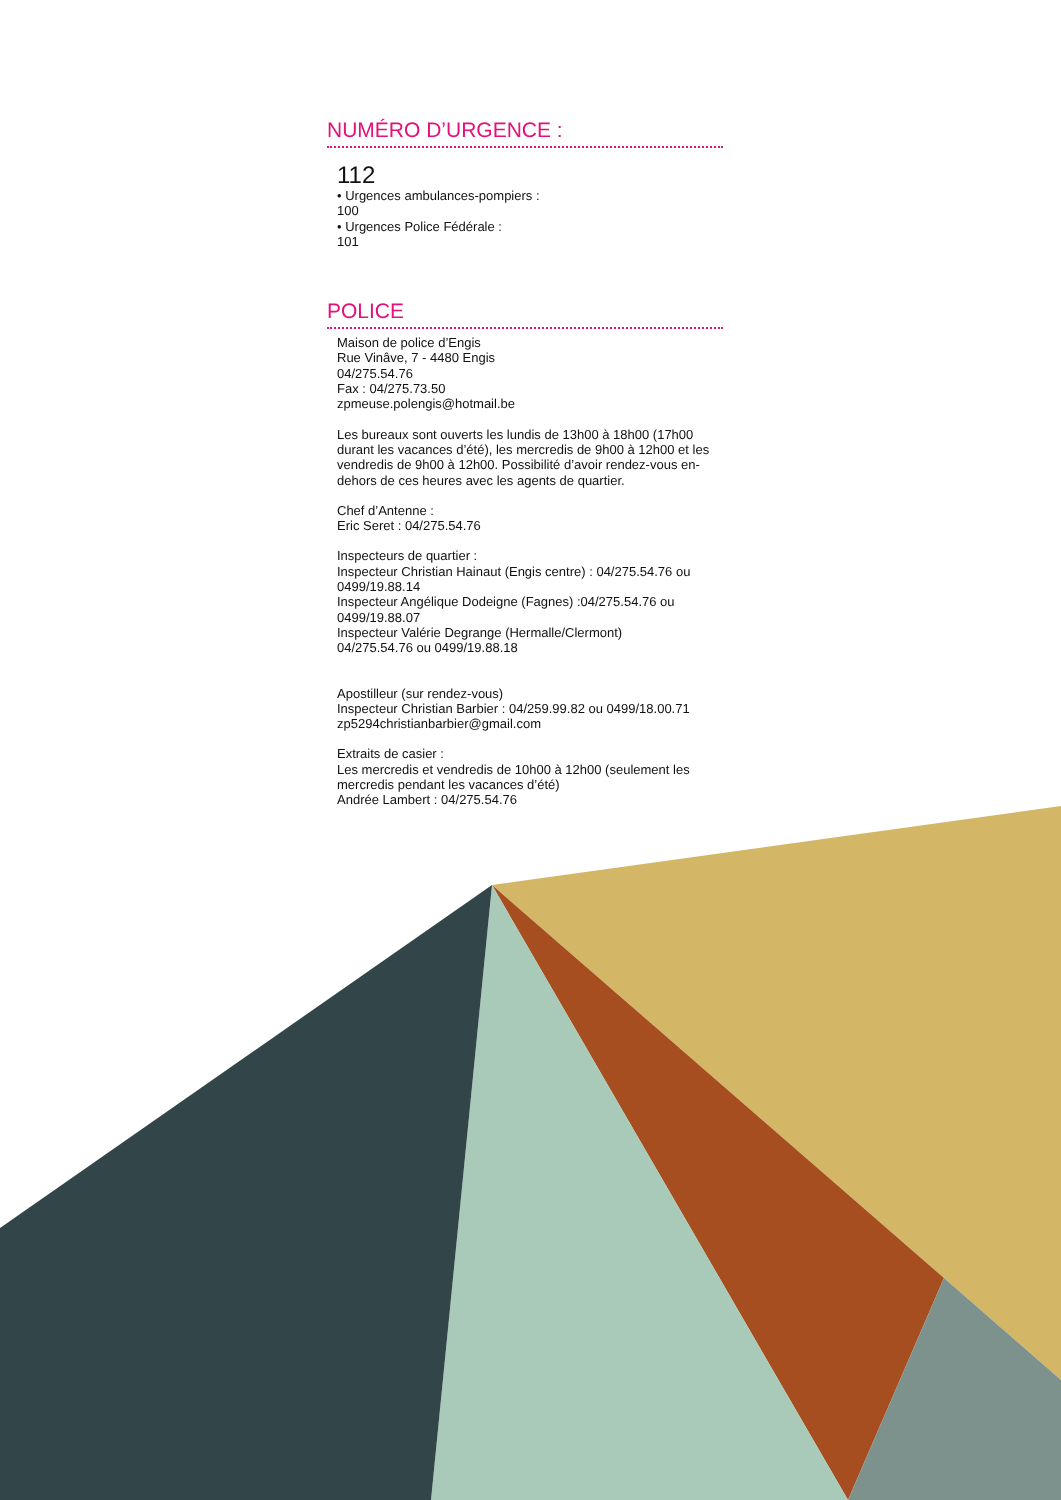NUMÉRO D’URGENCE :
112
• Urgences ambulances-pompiers :
100
• Urgences Police Fédérale :
101
POLICE
Maison de police d’Engis
Rue Vinâve, 7 - 4480 Engis
04/275.54.76
Fax : 04/275.73.50
zpmeuse.polengis@hotmail.be
Les bureaux sont ouverts les lundis de 13h00 à 18h00 (17h00 durant les vacances d’été), les mercredis de 9h00 à 12h00 et les vendredis de 9h00 à 12h00. Possibilité d’avoir rendez-vous en-dehors de ces heures avec les agents de quartier.
Chef d’Antenne :
Eric Seret : 04/275.54.76
Inspecteurs de quartier :
Inspecteur Christian Hainaut (Engis centre) : 04/275.54.76 ou 0499/19.88.14
Inspecteur Angélique Dodeigne (Fagnes) :04/275.54.76 ou 0499/19.88.07
Inspecteur Valérie Degrange (Hermalle/Clermont)
04/275.54.76 ou 0499/19.88.18
Apostilleur (sur rendez-vous)
Inspecteur Christian Barbier : 04/259.99.82 ou 0499/18.00.71
zp5294christianbarbier@gmail.com
Extraits de casier :
Les mercredis et vendredis de 10h00 à 12h00 (seulement les mercredis pendant les vacances d’été)
Andrée Lambert : 04/275.54.76